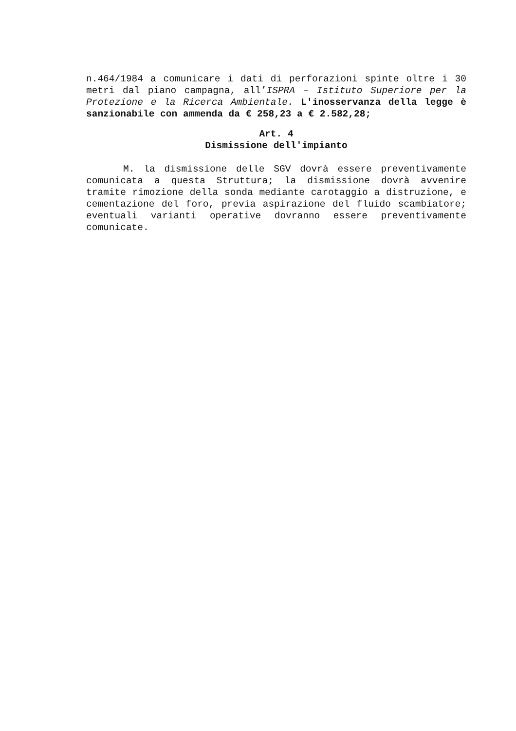n.464/1984 a comunicare i dati di perforazioni spinte oltre i 30 metri dal piano campagna, all’ISPRA – Istituto Superiore per la Protezione e la Ricerca Ambientale. L'inosservanza della legge è sanzionabile con ammenda da € 258,23 a € 2.582,28;
Art. 4
Dismissione dell'impianto
M. la dismissione delle SGV dovrà essere preventivamente comunicata a questa Struttura; la dismissione dovrà avvenire tramite rimozione della sonda mediante carotaggio a distruzione, e cementazione del foro, previa aspirazione del fluido scambiatore; eventuali varianti operative dovranno essere preventivamente comunicate.